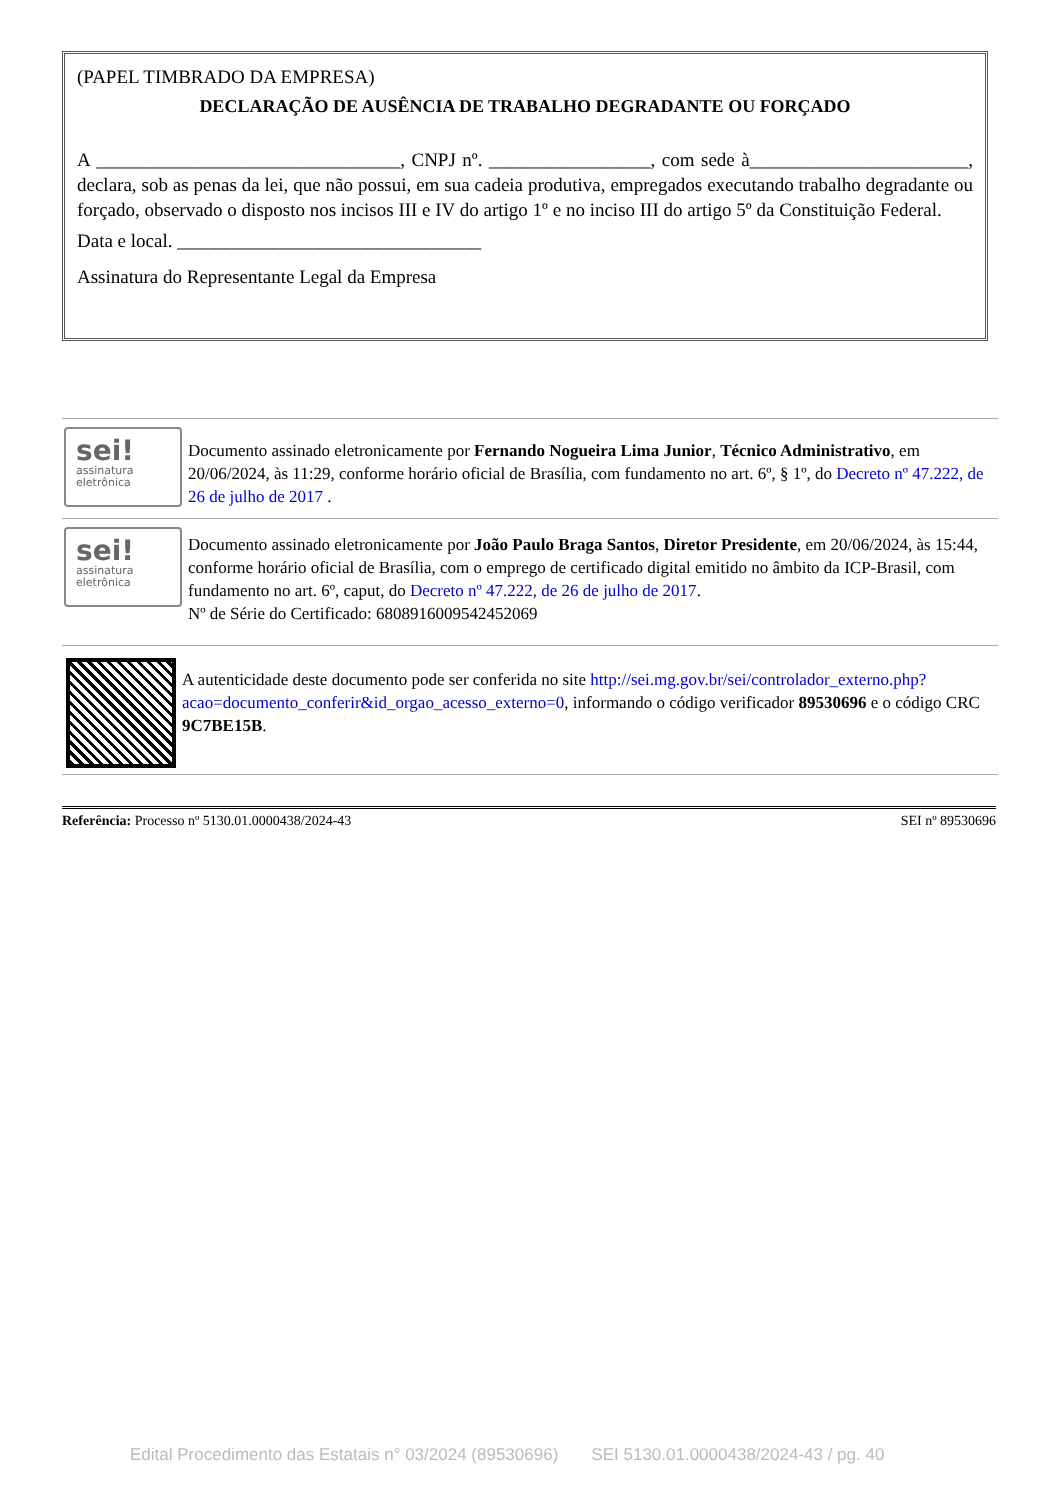(PAPEL TIMBRADO DA EMPRESA)
DECLARAÇÃO DE AUSÊNCIA DE TRABALHO DEGRADANTE OU FORÇADO
A ________________________________, CNPJ nº. _________________, com sede à_______________________, declara, sob as penas da lei, que não possui, em sua cadeia produtiva, empregados executando trabalho degradante ou forçado, observado o disposto nos incisos III e IV do artigo 1º e no inciso III do artigo 5º da Constituição Federal.
Data e local. ________________________________
Assinatura do Representante Legal da Empresa
sei!
assinatura
eletrônica
Documento assinado eletronicamente por Fernando Nogueira Lima Junior, Técnico Administrativo, em 20/06/2024, às 11:29, conforme horário oficial de Brasília, com fundamento no art. 6º, § 1º, do Decreto nº 47.222, de 26 de julho de 2017 .
sei!
assinatura
eletrônica
Documento assinado eletronicamente por João Paulo Braga Santos, Diretor Presidente, em 20/06/2024, às 15:44, conforme horário oficial de Brasília, com o emprego de certificado digital emitido no âmbito da ICP-Brasil, com fundamento no art. 6º, caput, do Decreto nº 47.222, de 26 de julho de 2017.
Nº de Série do Certificado: 6808916009542452069
A autenticidade deste documento pode ser conferida no site http://sei.mg.gov.br/sei/controlador_externo.php?acao=documento_conferir&id_orgao_acesso_externo=0, informando o código verificador 89530696 e o código CRC 9C7BE15B.
Referência: Processo nº 5130.01.0000438/2024-43 SEI nº 89530696
Edital Procedimento das Estatais n° 03/2024 (89530696) SEI 5130.01.0000438/2024-43 / pg. 40